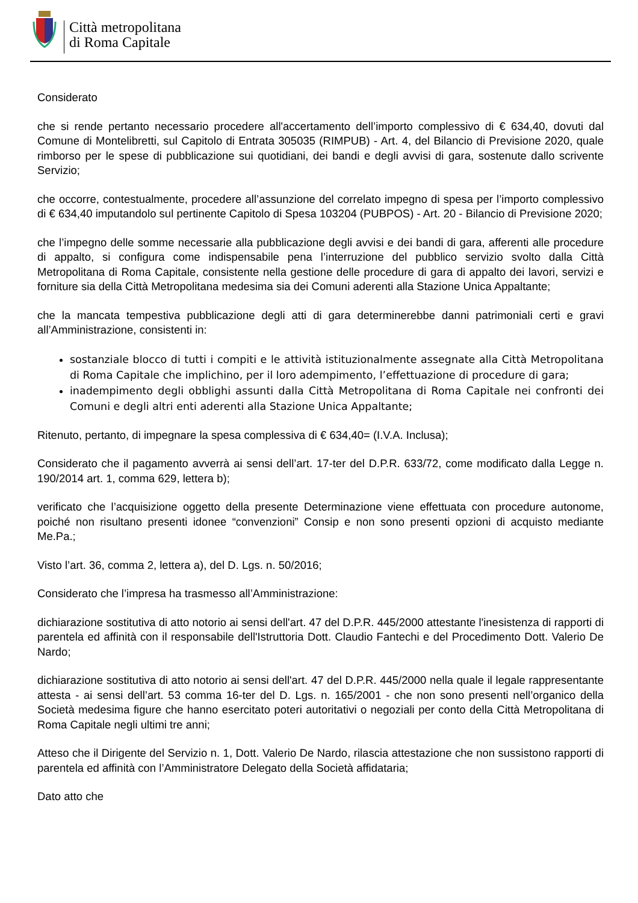Città metropolitana
di Roma Capitale
Considerato
che si rende pertanto necessario procedere all'accertamento dell’importo complessivo di € 634,40, dovuti dal Comune di Montelibretti, sul Capitolo di Entrata 305035 (RIMPUB) - Art. 4, del Bilancio di Previsione 2020, quale rimborso per le spese di pubblicazione sui quotidiani, dei bandi e degli avvisi di gara, sostenute dallo scrivente Servizio;
che occorre, contestualmente, procedere all’assunzione del correlato impegno di spesa per l’importo complessivo di € 634,40 imputandolo sul pertinente Capitolo di Spesa 103204 (PUBPOS) - Art. 20 - Bilancio di Previsione 2020;
che l’impegno delle somme necessarie alla pubblicazione degli avvisi e dei bandi di gara, afferenti alle procedure di appalto, si configura come indispensabile pena l’interruzione del pubblico servizio svolto dalla Città Metropolitana di Roma Capitale, consistente nella gestione delle procedure di gara di appalto dei lavori, servizi e forniture sia della Città Metropolitana medesima sia dei Comuni aderenti alla Stazione Unica Appaltante;
che la mancata tempestiva pubblicazione degli atti di gara determinerebbe danni patrimoniali certi e gravi all’Amministrazione, consistenti in:
sostanziale blocco di tutti i compiti e le attività istituzionalmente assegnate alla Città Metropolitana di Roma Capitale che implichino, per il loro adempimento, l’effettuazione di procedure di gara;
inadempimento degli obblighi assunti dalla Città Metropolitana di Roma Capitale nei confronti dei Comuni e degli altri enti aderenti alla Stazione Unica Appaltante;
Ritenuto, pertanto, di impegnare la spesa complessiva di € 634,40= (I.V.A. Inclusa);
Considerato che il pagamento avverrà ai sensi dell’art. 17-ter del D.P.R. 633/72, come modificato dalla Legge n. 190/2014 art. 1, comma 629, lettera b);
verificato che l’acquisizione oggetto della presente Determinazione viene effettuata con procedure autonome, poiché non risultano presenti idonee “convenzioni” Consip e non sono presenti opzioni di acquisto mediante Me.Pa.;
Visto l’art. 36, comma 2, lettera a), del D. Lgs. n. 50/2016;
Considerato che l’impresa ha trasmesso all’Amministrazione:
dichiarazione sostitutiva di atto notorio ai sensi dell'art. 47 del D.P.R. 445/2000 attestante l'inesistenza di rapporti di parentela ed affinità con il responsabile dell'Istruttoria Dott. Claudio Fantechi e del Procedimento Dott. Valerio De Nardo;
dichiarazione sostitutiva di atto notorio ai sensi dell'art. 47 del D.P.R. 445/2000 nella quale il legale rappresentante attesta - ai sensi dell’art. 53 comma 16-ter del D. Lgs. n. 165/2001 - che non sono presenti nell’organico della Società medesima figure che hanno esercitato poteri autoritativi o negoziali per conto della Città Metropolitana di Roma Capitale negli ultimi tre anni;
Atteso che il Dirigente del Servizio n. 1, Dott. Valerio De Nardo, rilascia attestazione che non sussistono rapporti di parentela ed affinità con l’Amministratore Delegato della Società affidataria;
Dato atto che